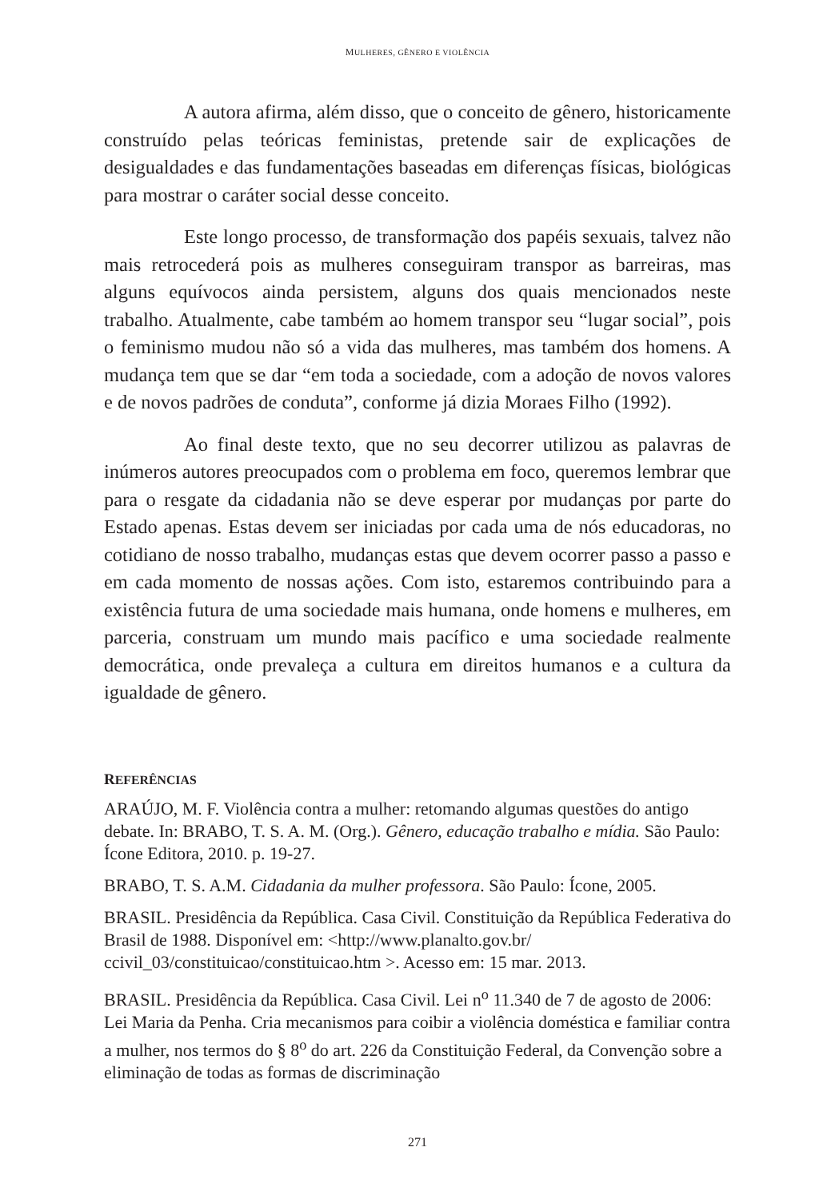MULHERES, GÊNERO E VIOLÊNCIA
A autora afirma, além disso, que o conceito de gênero, historicamente construído pelas teóricas feministas, pretende sair de explicações de desigualdades e das fundamentações baseadas em diferenças físicas, biológicas para mostrar o caráter social desse conceito.
Este longo processo, de transformação dos papéis sexuais, talvez não mais retrocederá pois as mulheres conseguiram transpor as barreiras, mas alguns equívocos ainda persistem, alguns dos quais mencionados neste trabalho. Atualmente, cabe também ao homem transpor seu “lugar social”, pois o feminismo mudou não só a vida das mulheres, mas também dos homens. A mudança tem que se dar “em toda a sociedade, com a adoção de novos valores e de novos padrões de conduta”, conforme já dizia Moraes Filho (1992).
Ao final deste texto, que no seu decorrer utilizou as palavras de inúmeros autores preocupados com o problema em foco, queremos lembrar que para o resgate da cidadania não se deve esperar por mudanças por parte do Estado apenas. Estas devem ser iniciadas por cada uma de nós educadoras, no cotidiano de nosso trabalho, mudanças estas que devem ocorrer passo a passo e em cada momento de nossas ações. Com isto, estaremos contribuindo para a existência futura de uma sociedade mais humana, onde homens e mulheres, em parceria, construam um mundo mais pacífico e uma sociedade realmente democrática, onde prevaleça a cultura em direitos humanos e a cultura da igualdade de gênero.
REFERÊNCIAS
ARAÚJO, M. F. Violência contra a mulher: retomando algumas questões do antigo debate. In: BRABO, T. S. A. M. (Org.). Gênero, educação trabalho e mídia. São Paulo: Ícone Editora, 2010. p. 19-27.
BRABO, T. S. A.M. Cidadania da mulher professora. São Paulo: Ícone, 2005.
BRASIL. Presidência da República. Casa Civil. Constituição da República Federativa do Brasil de 1988. Disponível em: <http://www.planalto.gov.br/ ccivil_03/constituicao/constituicao.htm >. Acesso em: 15 mar. 2013.
BRASIL. Presidência da República. Casa Civil. Lei n<sup>o</sup> 11.340 de 7 de agosto de 2006: Lei Maria da Penha. Cria mecanismos para coibir a violência doméstica e familiar contra a mulher, nos termos do § 8<sup>o</sup> do art. 226 da Constituição Federal, da Convenção sobre a eliminação de todas as formas de discriminação
271